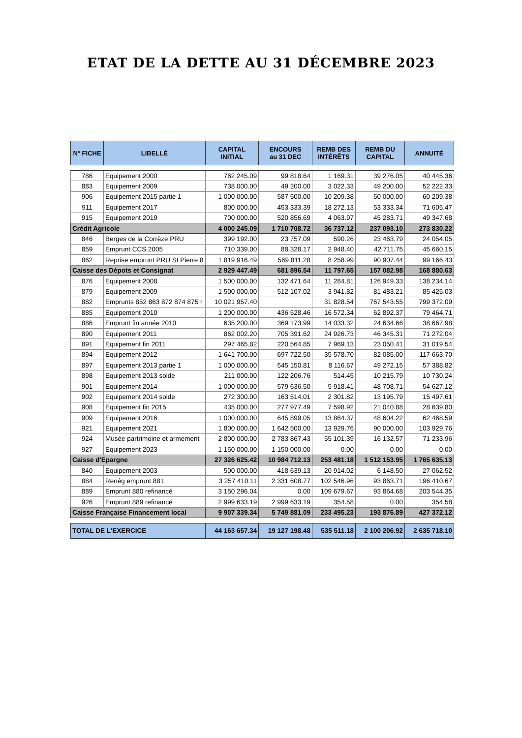ETAT DE LA DETTE AU 31 DÉCEMBRE 2023
| N° FICHE | LIBELLÉ | CAPITAL INITIAL | ENCOURS au 31 DEC | REMB DES INTÉRÊTS | REMB DU CAPITAL | ANNUITÉ |
| --- | --- | --- | --- | --- | --- | --- |
| 786 | Equipement 2000 | 762 245.09 | 99 818.64 | 1 169.31 | 39 276.05 | 40 445.36 |
| 883 | Equipement 2009 | 738 000.00 | 49 200.00 | 3 022.33 | 49 200.00 | 52 222.33 |
| 906 | Equipement 2015 partie 1 | 1 000 000.00 | 587 500.00 | 10 209.38 | 50 000.00 | 60 209.38 |
| 911 | Equipement 2017 | 800 000.00 | 453 333.39 | 18 272.13 | 53 333.34 | 71 605.47 |
| 915 | Equipement 2019 | 700 000.00 | 520 856.69 | 4 063.97 | 45 283.71 | 49 347.68 |
| Crédit Agricole | | 4 000 245.09 | 1 710 708.72 | 36 737.12 | 237 093.10 | 273 830.22 |
| 846 | Berges de la Corrèze PRU | 399 192.00 | 23 757.09 | 590.26 | 23 463.79 | 24 054.05 |
| 859 | Emprunt CCS 2005 | 710 339.00 | 88 328.17 | 2 948.40 | 42 711.75 | 45 660.15 |
| 862 | Reprise emprunt PRU St Pierre 8 | 1 819 916.49 | 569 811.28 | 8 258.99 | 90 907.44 | 99 166.43 |
| Caisse des Dépots et Consignat | | 2 929 447.49 | 681 896.54 | 11 797.65 | 157 082.98 | 168 880.63 |
| 876 | Equipement 2008 | 1 500 000.00 | 132 471.64 | 11 284.81 | 126 949.33 | 138 234.14 |
| 879 | Equipement 2009 | 1 500 000.00 | 512 107.02 | 3 941.82 | 81 483.21 | 85 425.03 |
| 882 | Emprunts 852 863 872 874 875 r | 10 021 957.40 | | 31 828.54 | 767 543.55 | 799 372.09 |
| 885 | Equipement 2010 | 1 200 000.00 | 436 528.46 | 16 572.34 | 62 892.37 | 79 464.71 |
| 886 | Emprunt fin année 2010 | 635 200.00 | 369 173.99 | 14 033.32 | 24 634.66 | 38 667.98 |
| 890 | Equipement 2011 | 862 002.20 | 705 391.62 | 24 926.73 | 46 345.31 | 71 272.04 |
| 891 | Equipement fin 2011 | 297 465.82 | 220 564.85 | 7 969.13 | 23 050.41 | 31 019.54 |
| 894 | Equipement 2012 | 1 641 700.00 | 697 722.50 | 35 578.70 | 82 085.00 | 117 663.70 |
| 897 | Equipement 2013 partie 1 | 1 000 000.00 | 545 150.81 | 8 116.67 | 49 272.15 | 57 388.82 |
| 898 | Equipement 2013 solde | 211 000.00 | 122 206.76 | 514.45 | 10 215.79 | 10 730.24 |
| 901 | Equipement 2014 | 1 000 000.00 | 579 636.50 | 5 918.41 | 48 708.71 | 54 627.12 |
| 902 | Equipement 2014 solde | 272 300.00 | 163 514.01 | 2 301.82 | 13 195.79 | 15 497.61 |
| 908 | Equipement fin 2015 | 435 000.00 | 277 977.49 | 7 598.92 | 21 040.88 | 28 639.80 |
| 909 | Equipement 2016 | 1 000 000.00 | 645 899.05 | 13 864.37 | 48 604.22 | 62 468.59 |
| 921 | Equipement 2021 | 1 800 000.00 | 1 642 500.00 | 13 929.76 | 90 000.00 | 103 929.76 |
| 924 | Musée partrimoine et armement | 2 800 000.00 | 2 783 867.43 | 55 101.39 | 16 132.57 | 71 233.96 |
| 927 | Equipement 2023 | 1 150 000.00 | 1 150 000.00 | 0.00 | 0.00 | 0.00 |
| Caisse d'Epargne | | 27 326 625.42 | 10 984 712.13 | 253 481.18 | 1 512 153.95 | 1 765 635.13 |
| 840 | Equipement 2003 | 500 000.00 | 418 639.13 | 20 914.02 | 6 148.50 | 27 062.52 |
| 884 | Renég emprunt 881 | 3 257 410.11 | 2 331 608.77 | 102 546.96 | 93 863.71 | 196 410.67 |
| 889 | Emprunt 880 refinancé | 3 150 296.04 | 0.00 | 109 679.67 | 93 864.68 | 203 544.35 |
| 926 | Emprunt 889 refinancé | 2 999 633.19 | 2 999 633.19 | 354.58 | 0.00 | 354.58 |
| Caisse Française Financement local | | 9 907 339.34 | 5 749 881.09 | 233 495.23 | 193 876.89 | 427 372.12 |
| TOTAL DE L'EXERCICE | | 44 163 657.34 | 19 127 198.48 | 535 511.18 | 2 100 206.92 | 2 635 718.10 |